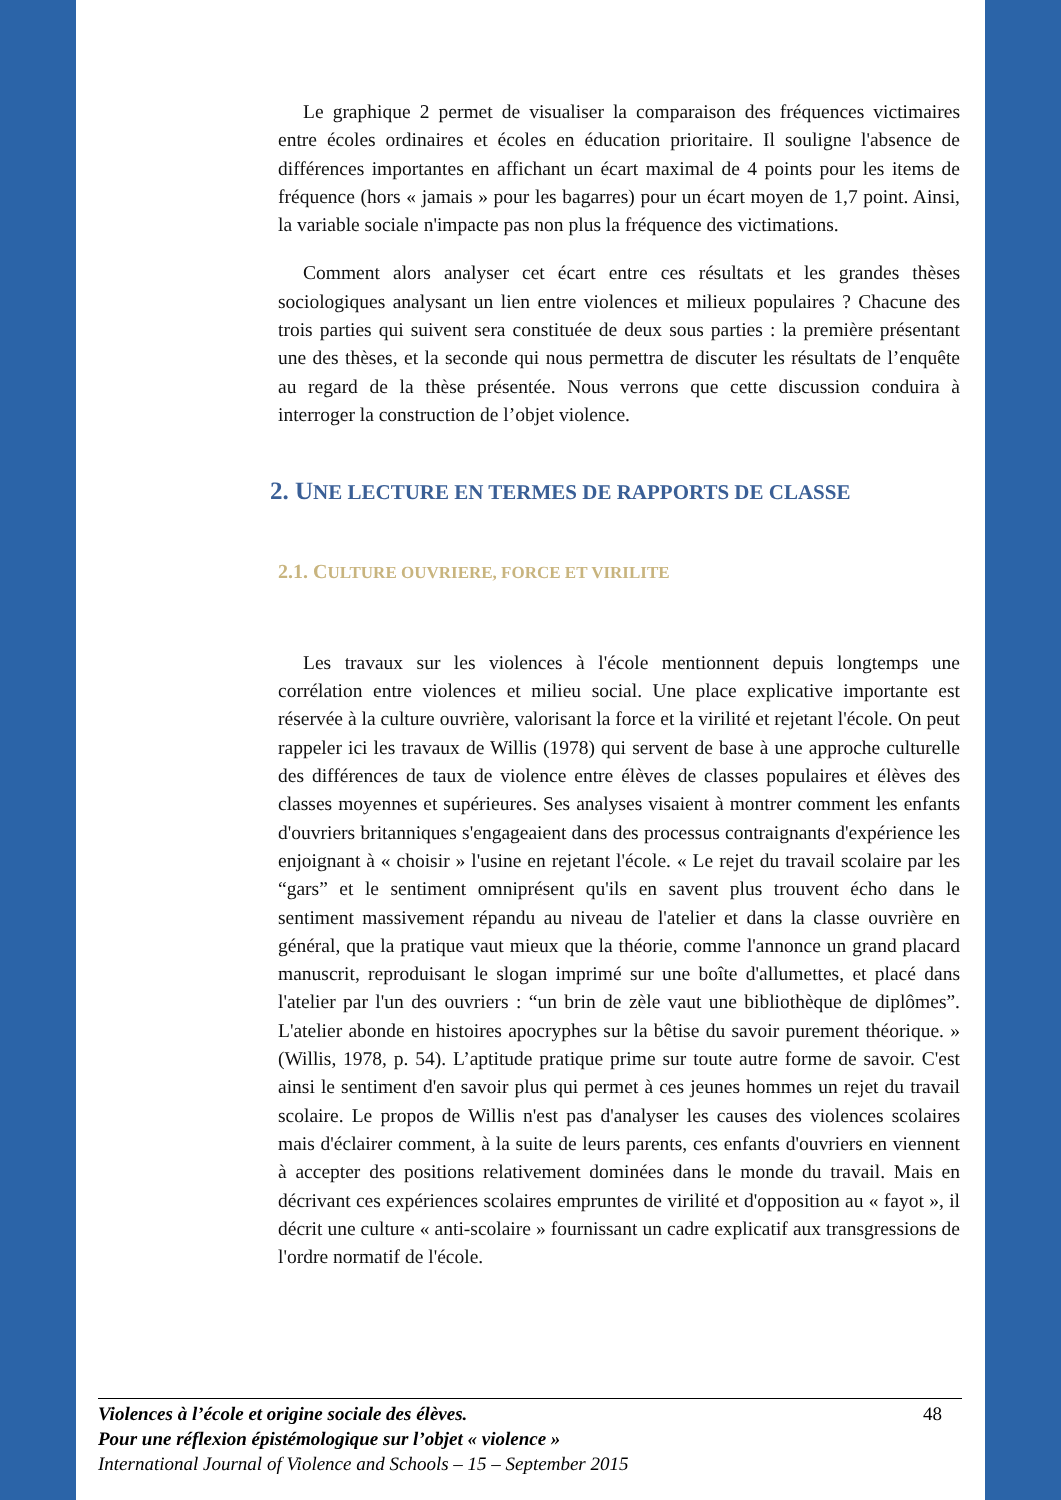Le graphique 2 permet de visualiser la comparaison des fréquences victimaires entre écoles ordinaires et écoles en éducation prioritaire. Il souligne l'absence de différences importantes en affichant un écart maximal de 4 points pour les items de fréquence (hors « jamais » pour les bagarres) pour un écart moyen de 1,7 point. Ainsi, la variable sociale n'impacte pas non plus la fréquence des victimations.
Comment alors analyser cet écart entre ces résultats et les grandes thèses sociologiques analysant un lien entre violences et milieux populaires ? Chacune des trois parties qui suivent sera constituée de deux sous parties : la première présentant une des thèses, et la seconde qui nous permettra de discuter les résultats de l’enquête au regard de la thèse présentée. Nous verrons que cette discussion conduira à interroger la construction de l’objet violence.
2. UNE LECTURE EN TERMES DE RAPPORTS DE CLASSE
2.1. CULTURE OUVRIERE, FORCE ET VIRILITE
Les travaux sur les violences à l'école mentionnent depuis longtemps une corrélation entre violences et milieu social. Une place explicative importante est réservée à la culture ouvrière, valorisant la force et la virilité et rejetant l'école. On peut rappeler ici les travaux de Willis (1978) qui servent de base à une approche culturelle des différences de taux de violence entre élèves de classes populaires et élèves des classes moyennes et supérieures. Ses analyses visaient à montrer comment les enfants d'ouvriers britanniques s'engageaient dans des processus contraignants d'expérience les enjoignant à « choisir » l'usine en rejetant l'école. « Le rejet du travail scolaire par les “gars” et le sentiment omniprésent qu'ils en savent plus trouvent écho dans le sentiment massivement répandu au niveau de l'atelier et dans la classe ouvrière en général, que la pratique vaut mieux que la théorie, comme l'annonce un grand placard manuscrit, reproduisant le slogan imprimé sur une boîte d'allumettes, et placé dans l'atelier par l'un des ouvriers : “un brin de zèle vaut une bibliothèque de diplômes”. L'atelier abonde en histoires apocryphes sur la bêtise du savoir purement théorique. » (Willis, 1978, p. 54). L’aptitude pratique prime sur toute autre forme de savoir. C'est ainsi le sentiment d'en savoir plus qui permet à ces jeunes hommes un rejet du travail scolaire. Le propos de Willis n'est pas d'analyser les causes des violences scolaires mais d'éclairer comment, à la suite de leurs parents, ces enfants d'ouvriers en viennent à accepter des positions relativement dominées dans le monde du travail. Mais en décrivant ces expériences scolaires empruntes de virilité et d'opposition au « fayot », il décrit une culture « anti-scolaire » fournissant un cadre explicatif aux transgressions de l'ordre normatif de l'école.
48 Violences à l’école et origine sociale des élèves.
Pour une réflexion épistémologique sur l’objet « violence »
International Journal of Violence and Schools – 15 – September 2015